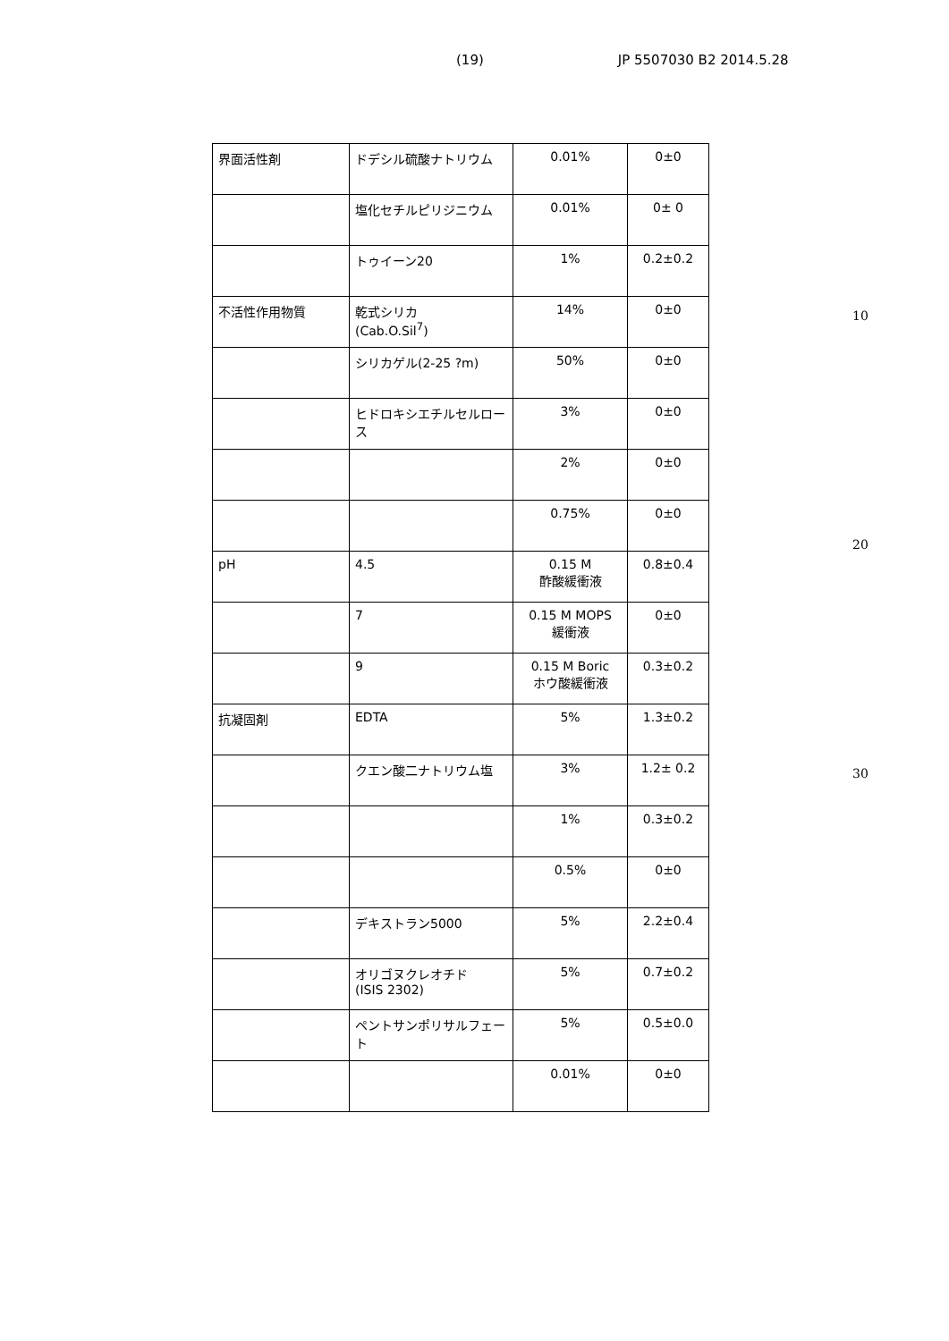(19) JP 5507030 B2 2014.5.28
| 界面活性剤 | ドデシル硫酸ナトリウム | 0.01% | 0±0 |
| | 塩化セチルピリジニウム | 0.01% | 0± 0 |
| | トゥイーン20 | 1% | 0.2±0.2 |
| 不活性作用物質 | 乾式シリカ (Cab.O.Sil<sup>7</sup>) | 14% | 0±0 |
| | シリカゲル(2-25 ?m) | 50% | 0±0 |
| | ヒドロキシエチルセルロース | 3% | 0±0 |
| | | 2% | 0±0 |
| | | 0.75% | 0±0 |
| pH | 4.5 | 0.15 M 酢酸緩衝液 | 0.8±0.4 |
| | 7 | 0.15 M MOPS 緩衝液 | 0±0 |
| | 9 | 0.15 M Boric ホウ酸緩衝液 | 0.3±0.2 |
| 抗凝固剤 | EDTA | 5% | 1.3±0.2 |
| | クエン酸二ナトリウム塩 | 3% | 1.2± 0.2 |
| | | 1% | 0.3±0.2 |
| | | 0.5% | 0±0 |
| | デキストラン5000 | 5% | 2.2±0.4 |
| | オリゴヌクレオチド (ISIS 2302) | 5% | 0.7±0.2 |
| | ペントサンポリサルフェート | 5% | 0.5±0.0 |
| | | 0.01% | 0±0 |
10
20
30